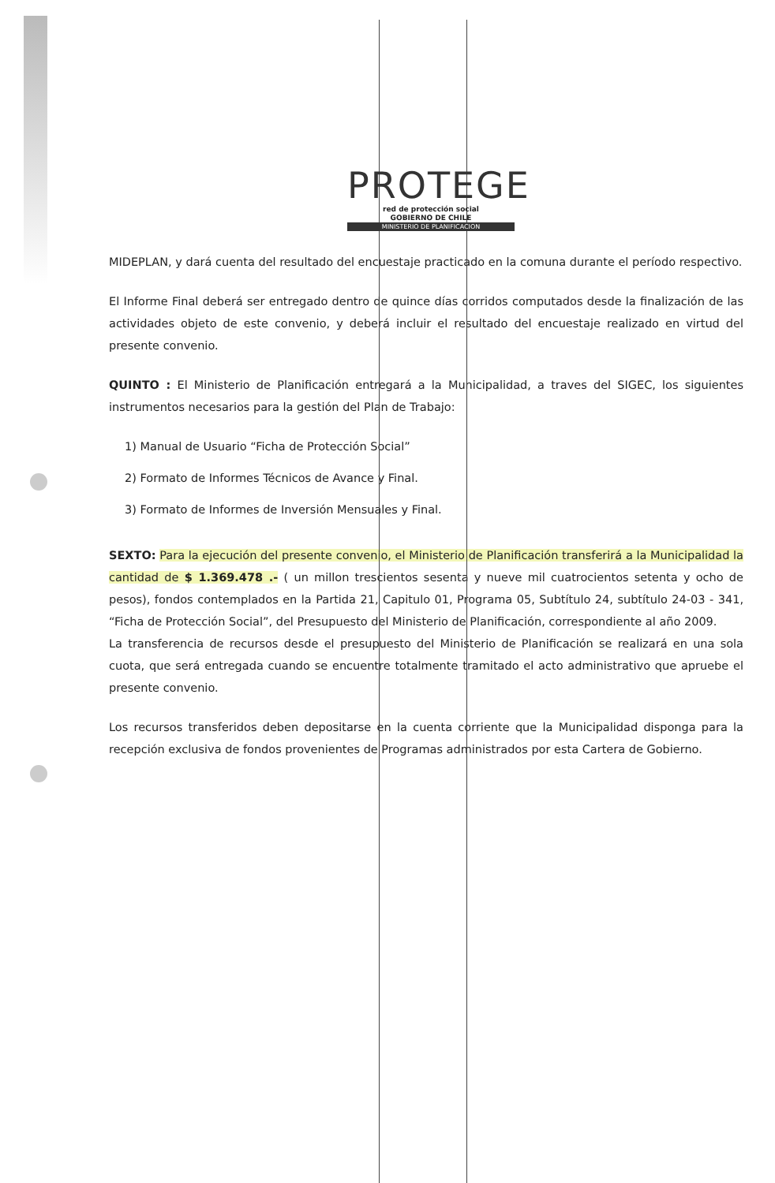PROTEGE
red de protección social
GOBIERNO DE CHILE
MINISTERIO DE PLANIFICACION
MIDEPLAN, y dará cuenta del resultado del encuestaje practicado en la comuna durante el período respectivo.
El Informe Final deberá ser entregado dentro de quince días corridos computados desde la finalización de las actividades objeto de este convenio, y deberá incluir el resultado del encuestaje realizado en virtud del presente convenio.
QUINTO : El Ministerio de Planificación entregará a la Municipalidad, a traves del SIGEC, los siguientes instrumentos necesarios para la gestión del Plan de Trabajo:
1) Manual de Usuario “Ficha de Protección Social”
2) Formato de Informes Técnicos de Avance y Final.
3) Formato de Informes de Inversión Mensuales y Final.
SEXTO: Para la ejecución del presente convenio, el Ministerio de Planificación transferirá a la Municipalidad la cantidad de $ 1.369.478 .- ( un millon trescientos sesenta y nueve mil cuatrocientos setenta y ocho de pesos), fondos contemplados en la Partida 21, Capitulo 01, Programa 05, Subtítulo 24, subtítulo 24-03 - 341, “Ficha de Protección Social”, del Presupuesto del Ministerio de Planificación, correspondiente al año 2009.
La transferencia de recursos desde el presupuesto del Ministerio de Planificación se realizará en una sola cuota, que será entregada cuando se encuentre totalmente tramitado el acto administrativo que apruebe el presente convenio.
Los recursos transferidos deben depositarse en la cuenta corriente que la Municipalidad disponga para la recepción exclusiva de fondos provenientes de Programas administrados por esta Cartera de Gobierno.